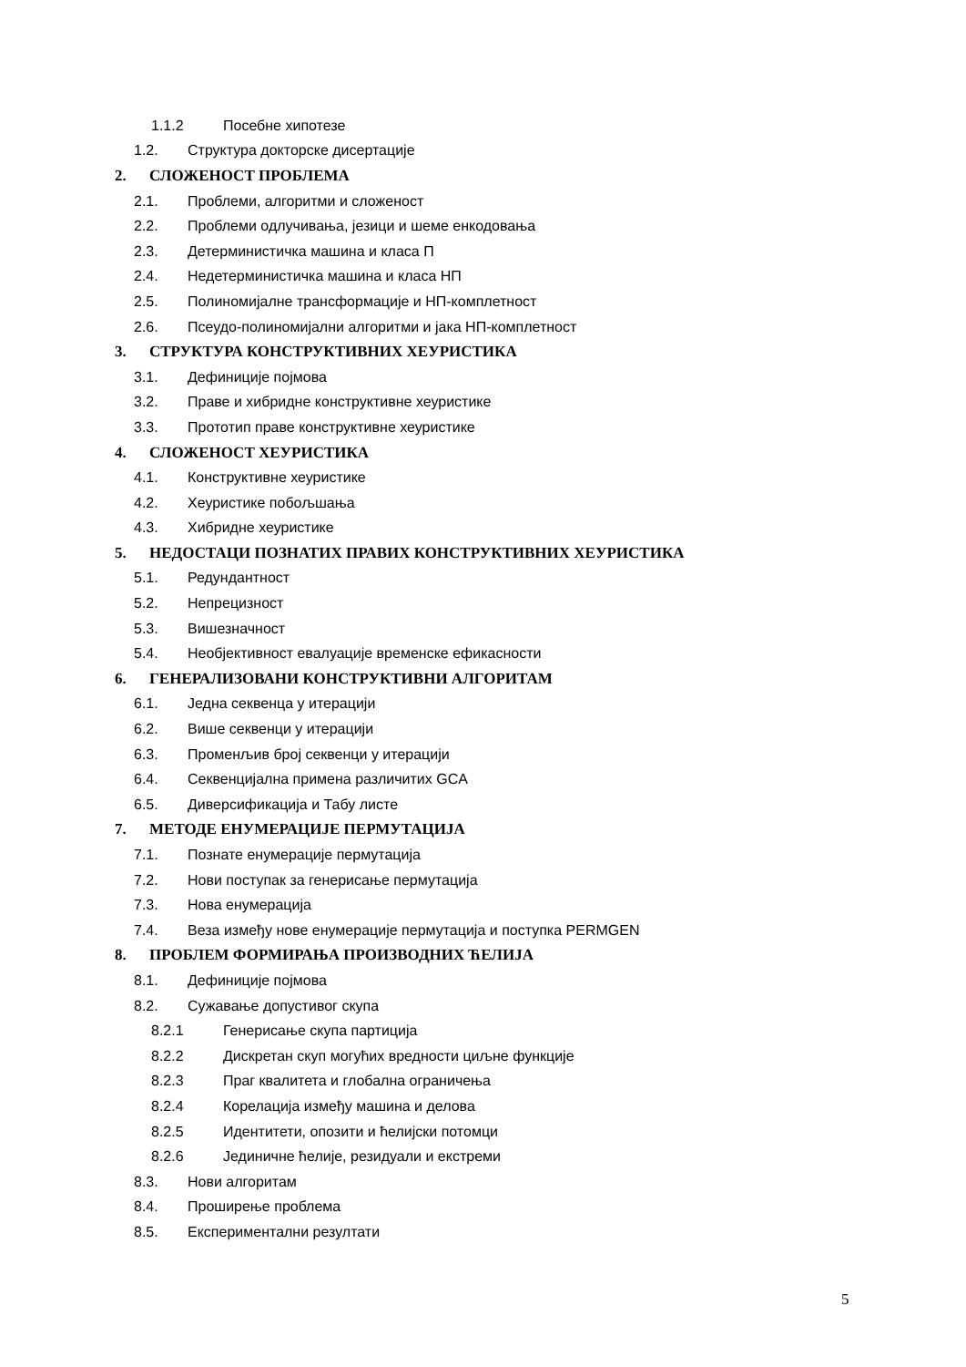1.1.2 Посебне хипотезе
1.2. Структура докторске дисертације
2. СЛОЖЕНОСТ ПРОБЛЕМА
2.1. Проблеми, алгоритми и сложеност
2.2. Проблеми одлучивања, језици и шеме енкодовања
2.3. Детерминистичка машина и класа П
2.4. Недетерминистичка машина и класа НП
2.5. Полиномијалне трансформације и НП-комплетност
2.6. Псеудо-полиномијални алгоритми и јака НП-комплетност
3. СТРУКТУРА КОНСТРУКТИВНИХ ХЕУРИСТИКА
3.1. Дефиниције појмова
3.2. Праве и хибридне конструктивне хеуристике
3.3. Прототип праве конструктивне хеуристике
4. СЛОЖЕНОСТ ХЕУРИСТИКА
4.1. Конструктивне хеуристике
4.2. Хеуристике побољшања
4.3. Хибридне хеуристике
5. НЕДОСТАЦИ ПОЗНАТИХ ПРАВИХ КОНСТРУКТИВНИХ ХЕУРИСТИКА
5.1. Редундантност
5.2. Непрецизност
5.3. Вишезначност
5.4. Необјективност евалуације временске ефикасности
6. ГЕНЕРАЛИЗОВАНИ КОНСТРУКТИВНИ АЛГОРИТАМ
6.1. Једна секвенца у итерацији
6.2. Више секвенци у итерацији
6.3. Променљив број секвенци у итерацији
6.4. Секвенцијална примена различитих GCA
6.5. Диверсификација и Табу листе
7. МЕТОДЕ ЕНУМЕРАЦИЈЕ ПЕРМУТАЦИЈА
7.1. Познате енумерације пермутација
7.2. Нови поступак за генерисање пермутација
7.3. Нова енумерација
7.4. Веза између нове енумерације пермутација и поступка PERMGEN
8. ПРОБЛЕМ ФОРМИРАЊА ПРОИЗВОДНИХ ЋЕЛИЈА
8.1. Дефиниције појмова
8.2. Сужавање допустивог скупа
8.2.1 Генерисање скупа партиција
8.2.2 Дискретан скуп могућих вредности циљне функције
8.2.3 Праг квалитета и глобална ограничења
8.2.4 Корелација између машина и делова
8.2.5 Идентитети, опозити и ћелијски потомци
8.2.6 Јединичне ћелије, резидуали и екстреми
8.3. Нови алгоритам
8.4. Проширење проблема
8.5. Експериментални резултати
5